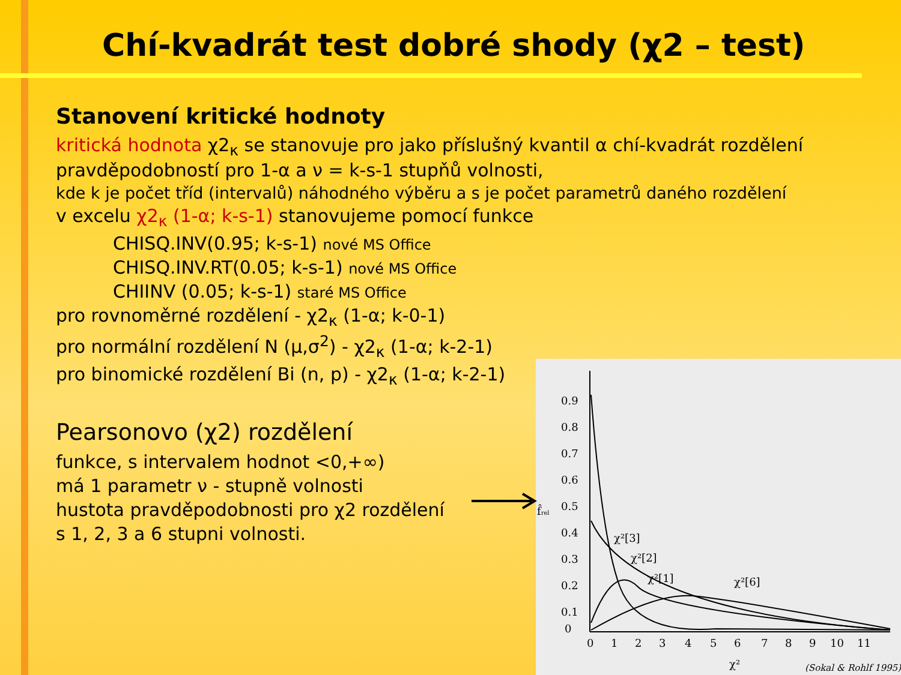Chí-kvadrát test dobré shody (χ2 – test)
Stanovení kritické hodnoty
kritická hodnota χ2<sub>κ</sub> se stanovuje pro jako příslušný kvantil α chí-kvadrát rozdělení pravděpodobností pro 1-α a ν = k-s-1 stupňů volnosti,
kde k je počet tříd (intervalů) náhodného výběru a s je počet parametrů daného rozdělení
v excelu χ2<sub>κ</sub> (1-α; k-s-1) stanovujeme pomocí funkce
CHISQ.INV(0.95; k-s-1) nové MS Office
CHISQ.INV.RT(0.05; k-s-1) nové MS Office
CHIINV (0.05; k-s-1) staré MS Office
pro rovnoměrné rozdělení - χ2<sub>κ</sub> (1-α; k-0-1)
pro normální rozdělení N (μ,σ<sup>2</sup>) - χ2<sub>κ</sub> (1-α; k-2-1)
pro binomické rozdělení Bi (n, p) - χ2<sub>κ</sub> (1-α; k-2-1)
Pearsonovo (χ2) rozdělení
funkce, s intervalem hodnot <0,+∞)
má 1 parametr ν - stupně volnosti
hustota pravděpodobnosti pro χ2 rozdělení
s 1, 2, 3 a 6 stupni volnosti.
0.9
0.8
0.7
0.6
0.5
0.4
0.3
0.2
0.1
0
0
1
2
3
4
5
6
7
8
9
10
11
χ²
f̂rel
χ²[3]
χ²[2]
χ²[1]
χ²[6]
(Sokal & Rohlf 1995)